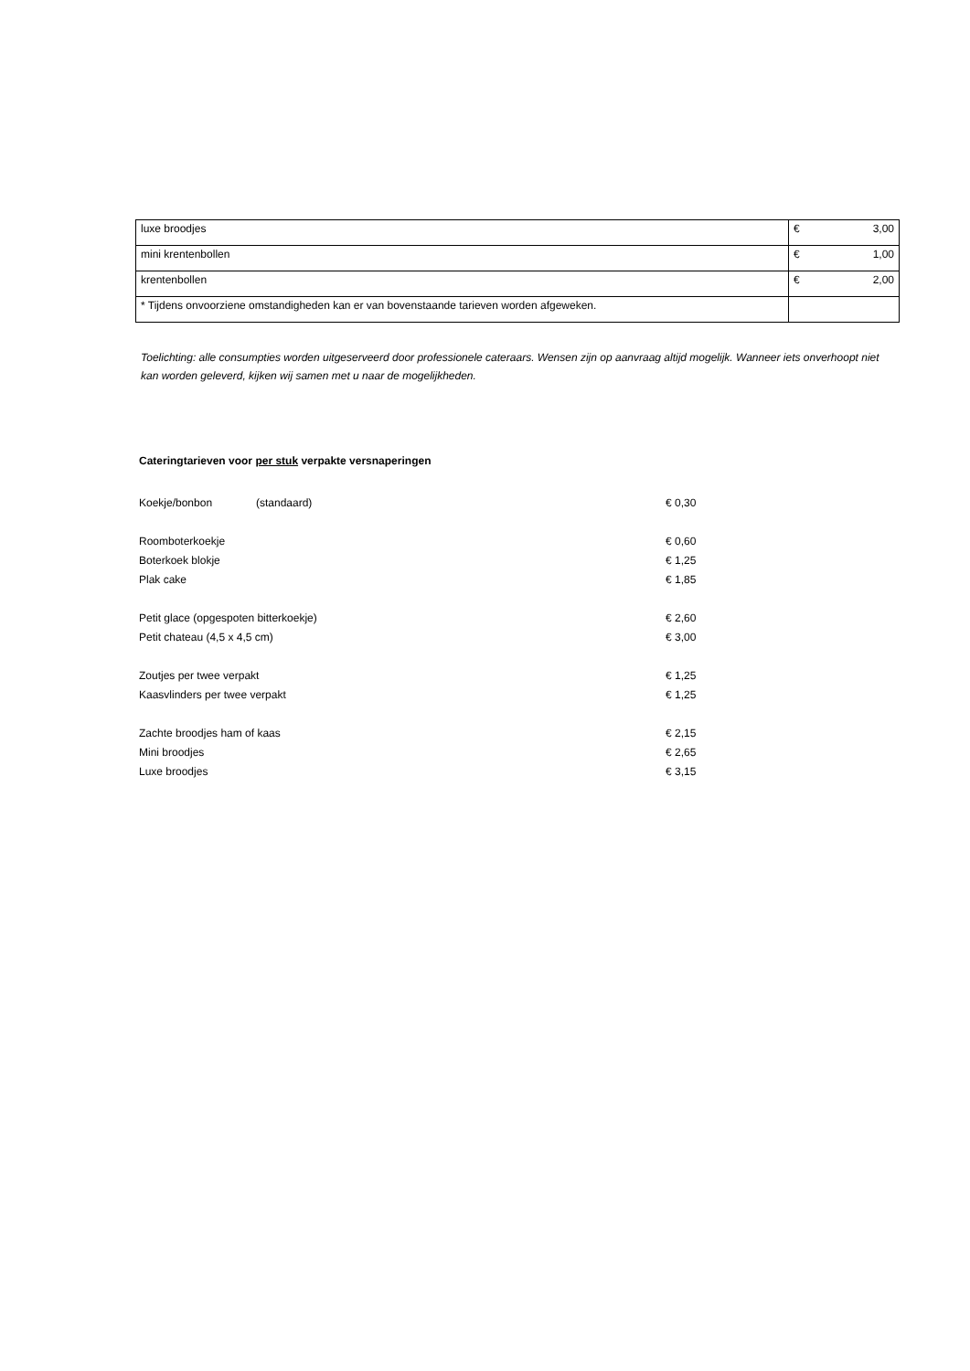| luxe broodjes | € 3,00 |
| mini krentenbollen | € 1,00 |
| krentenbollen | € 2,00 |
| * Tijdens onvoorziene omstandigheden kan er van bovenstaande tarieven worden afgeweken. | |
Toelichting: alle consumpties worden uitgeserveerd door professionele cateraars. Wensen zijn op aanvraag altijd mogelijk. Wanneer iets onverhoopt niet kan worden geleverd, kijken wij samen met u naar de mogelijkheden.
Cateringtarieven voor per stuk verpakte versnaperingen
| Koekje/bonbon | (standaard) | € 0,30 |
| Roomboterkoekje | | € 0,60 |
| Boterkoek blokje | | € 1,25 |
| Plak cake | | € 1,85 |
| Petit glace (opgespoten bitterkoekje) | | € 2,60 |
| Petit chateau (4,5 x 4,5 cm) | | € 3,00 |
| Zoutjes per twee verpakt | | € 1,25 |
| Kaasvlinders per twee verpakt | | € 1,25 |
| Zachte broodjes ham of kaas | | € 2,15 |
| Mini broodjes | | € 2,65 |
| Luxe broodjes | | € 3,15 |